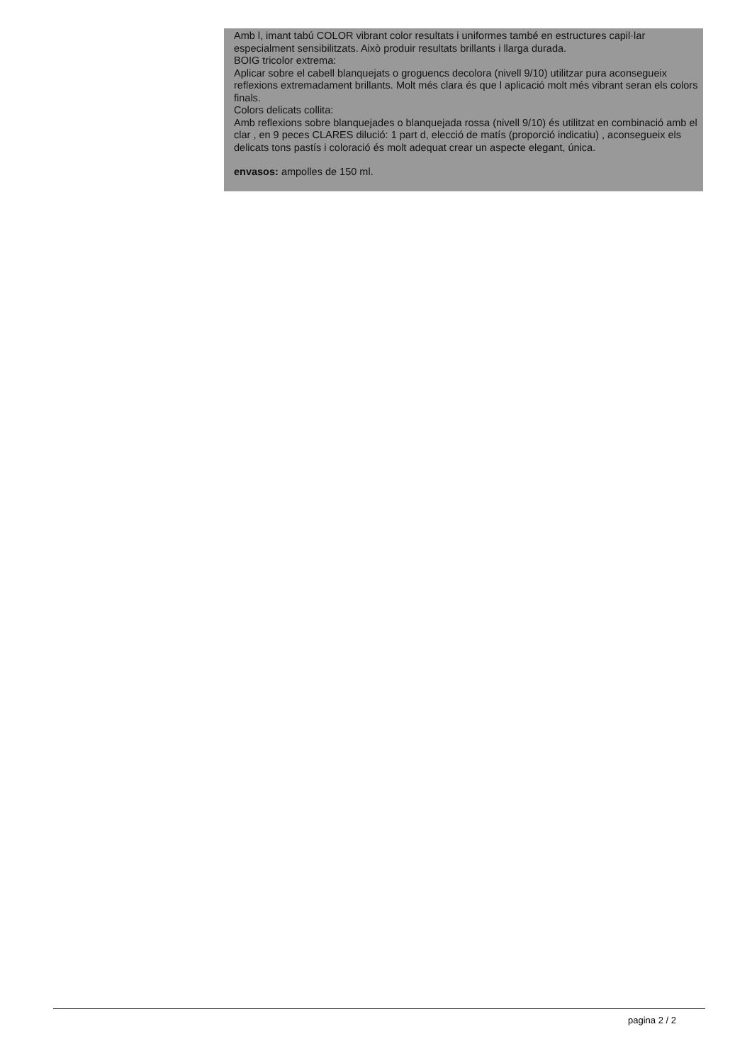Amb l, imant tabú COLOR vibrant color resultats i uniformes també en estructures capil·lar especialment sensibilitzats. Això produir resultats brillants i llarga durada.
BOIG tricolor extrema:
Aplicar sobre el cabell blanquejats o groguencs decolora (nivell 9/10) utilitzar pura aconsegueix reflexions extremadament brillants. Molt més clara és que l aplicació molt més vibrant seran els colors finals.
Colors delicats collita:
Amb reflexions sobre blanquejades o blanquejada rossa (nivell 9/10) és utilitzat en combinació amb el clar , en 9 peces CLARES dilució: 1 part d, elecció de matís (proporció indicatiu) , aconsegueix els delicats tons pastís i coloració és molt adequat crear un aspecte elegant, única.
envasos: ampolles de 150 ml.
pagina 2 / 2